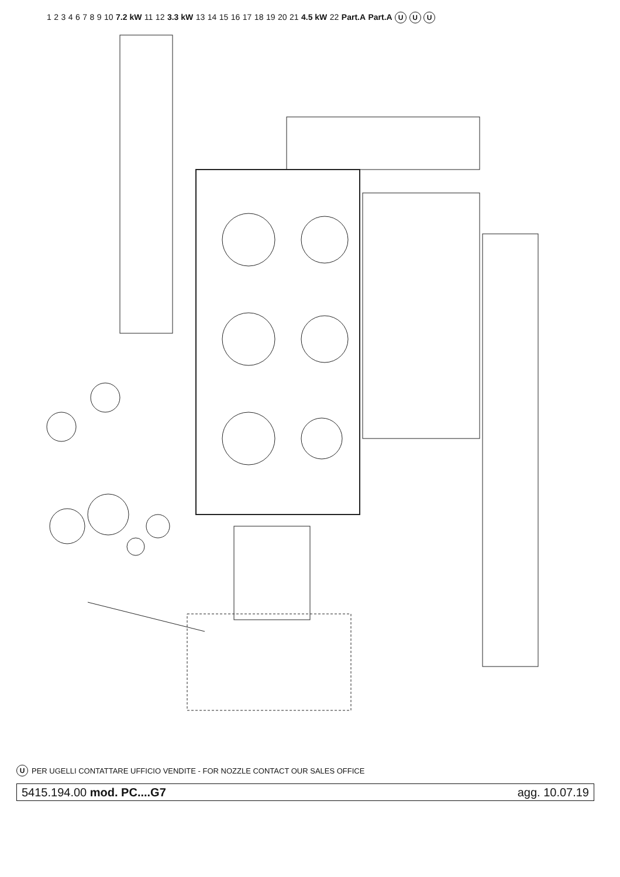1 2 3 4 6 7 8 9 10 7.2 kW 11 12 3.3 kW 13 14 15 16 17 18 19 20 21 4.5 kW 22 Part.A Part.A U U U
U PER UGELLI CONTATTARE UFFICIO VENDITE - FOR NOZZLE CONTACT OUR SALES OFFICE
5415.194.00 mod. PC....G7 agg. 10.07.19